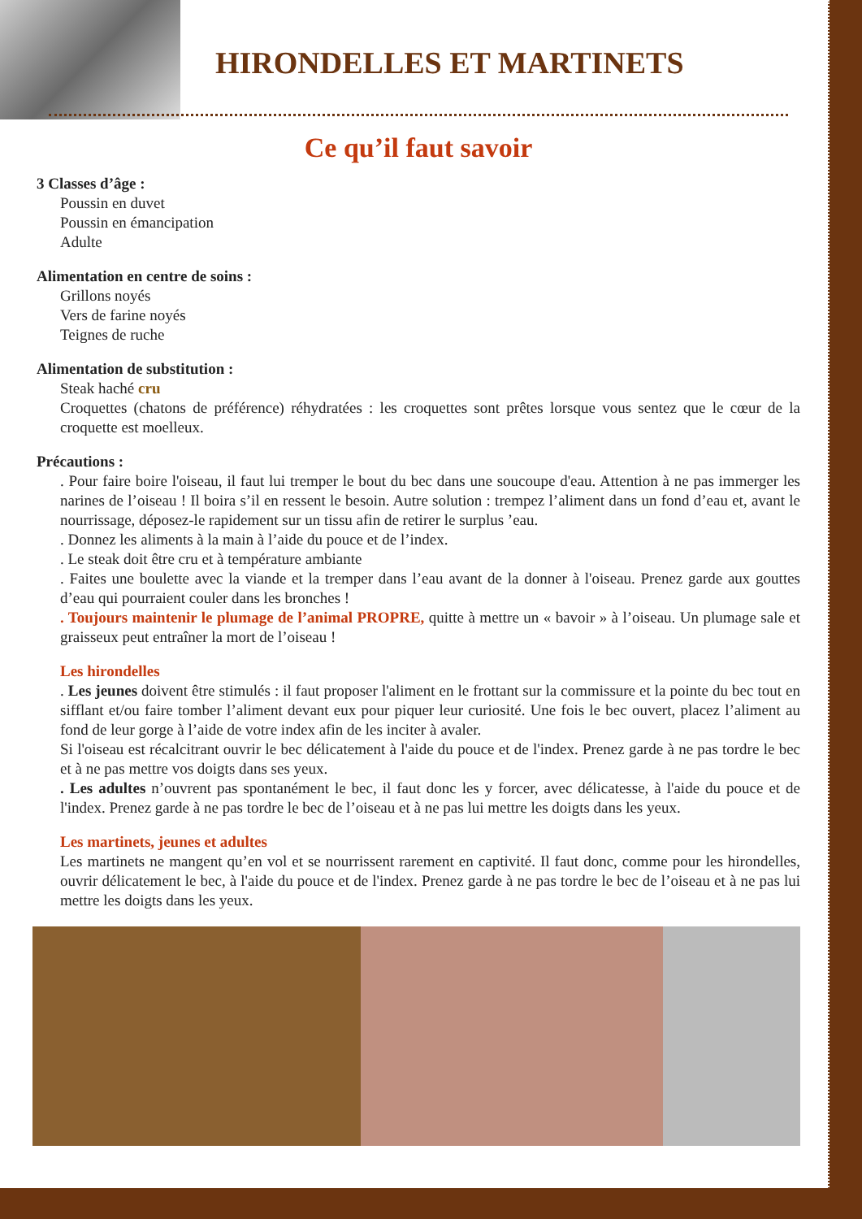HIRONDELLES ET MARTINETS
Ce qu’il faut savoir
3 Classes d’âge :
Poussin en duvet
Poussin en émancipation
Adulte
Alimentation en centre de soins :
Grillons noyés
Vers de farine noyés
Teignes de ruche
Alimentation de substitution :
Steak haché cru
Croquettes (chatons de préférence) réhydratées : les croquettes sont prêtes lorsque vous sentez que le cœur de la croquette est moelleux.
Précautions :
. Pour faire boire l'oiseau, il faut lui tremper le bout du bec dans une soucoupe d'eau. Attention à ne pas immerger les narines de l’oiseau ! Il boira s’il en ressent le besoin. Autre solution : trempez l’aliment dans un fond d’eau et, avant le nourrissage, déposez-le rapidement sur un tissu afin de retirer le surplus ’eau.
. Donnez les aliments à la main à l’aide du pouce et de l’index.
. Le steak doit être cru et à température ambiante
. Faites une boulette avec la viande et la tremper dans l’eau avant de la donner à l'oiseau. Prenez garde aux gouttes d’eau qui pourraient couler dans les bronches !
. Toujours maintenir le plumage de l’animal PROPRE, quitte à mettre un « bavoir » à l’oiseau. Un plumage sale et graisseux peut entraîner la mort de l’oiseau !
Les hirondelles
. Les jeunes doivent être stimulés : il faut proposer l'aliment en le frottant sur la commissure et la pointe du bec tout en sifflant et/ou faire tomber l’aliment devant eux pour piquer leur curiosité. Une fois le bec ouvert, placez l’aliment au fond de leur gorge à l’aide de votre index afin de les inciter à avaler.
Si l'oiseau est récalcitrant ouvrir le bec délicatement à l'aide du pouce et de l'index. Prenez garde à ne pas tordre le bec et à ne pas mettre vos doigts dans ses yeux.
. Les adultes n’ouvrent pas spontanément le bec, il faut donc les y forcer, avec délicatesse, à l'aide du pouce et de l'index. Prenez garde à ne pas tordre le bec de l’oiseau et à ne pas lui mettre les doigts dans les yeux.
Les martinets, jeunes et adultes
Les martinets ne mangent qu’en vol et se nourrissent rarement en captivité. Il faut donc, comme pour les hirondelles, ouvrir délicatement le bec, à l'aide du pouce et de l'index. Prenez garde à ne pas tordre le bec de l’oiseau et à ne pas lui mettre les doigts dans les yeux.